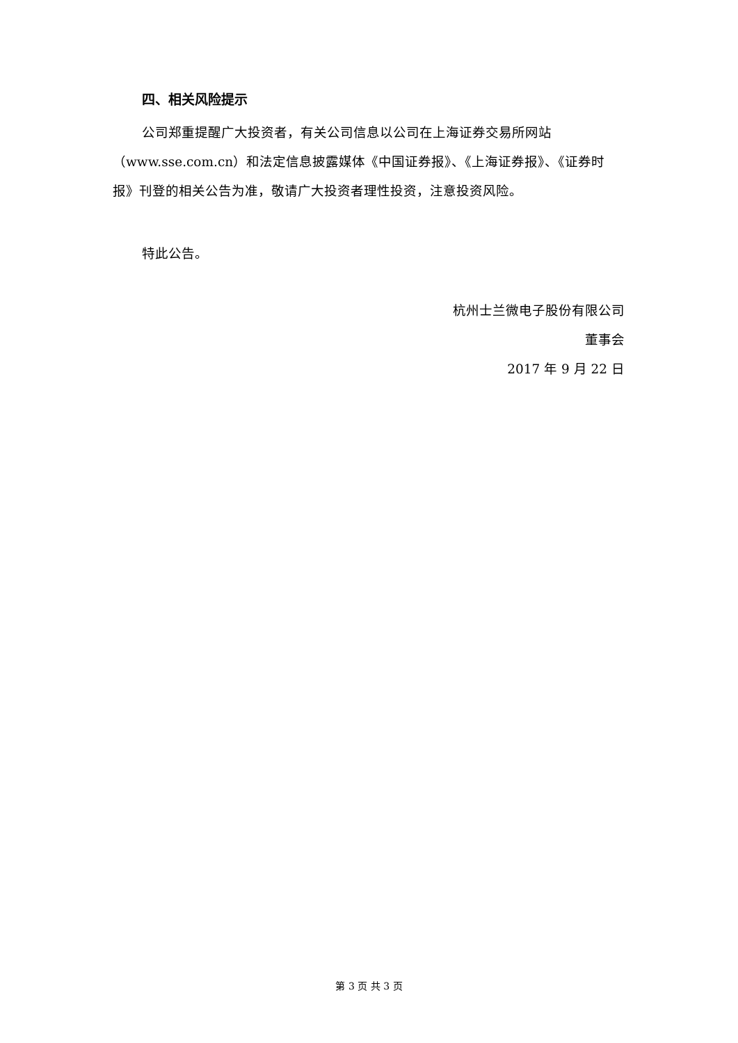四、相关风险提示
公司郑重提醒广大投资者，有关公司信息以公司在上海证券交易所网站（www.sse.com.cn）和法定信息披露媒体《中国证券报》、《上海证券报》、《证券时报》刊登的相关公告为准，敬请广大投资者理性投资，注意投资风险。
特此公告。
杭州士兰微电子股份有限公司
董事会
2017 年 9 月 22 日
第 3 页 共 3 页